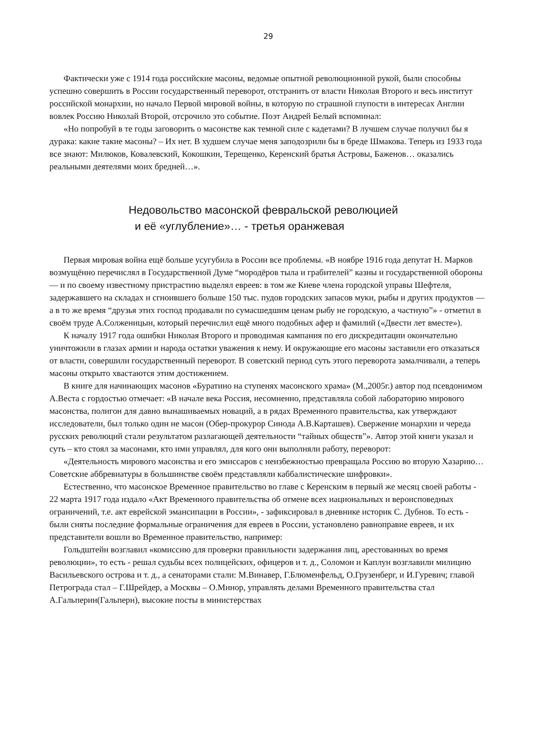29
Фактически уже с 1914 года российские масоны, ведомые опытной революционной рукой, были способны успешно совершить в России государственный переворот, отстранить от власти Николая Второго и весь институт российской монархии, но начало Первой мировой войны, в которую по страшной глупости в интересах Англии вовлек Россию Николай Второй, отсрочило это событие. Поэт Андрей Белый вспоминал:
«Но попробуй в те годы заговорить о масонстве как темной силе с кадетами? В лучшем случае получил бы я дурака: какие такие масоны? – Их нет. В худшем случае меня заподозрили бы в бреде Шмакова. Теперь из 1933 года все знают: Милюков, Ковалевский, Кокошкин, Терещенко, Керенский братья Астровы, Баженов… оказались реальными деятелями моих бредней…».
Недовольство масонской февральской революцией
и её «углубление»… - третья оранжевая
Первая мировая война ещё больше усугубила в России все проблемы. «В ноябре 1916 года депутат Н. Марков возмущённо перечислял в Государственной Думе “мородёров тыла и грабителей” казны и государственной обороны — и по своему известному пристрастию выделял евреев: в том же Киеве члена городской управы Шефтеля, задержавшего на складах и сгноившего больше 150 тыс. пудов городских запасов муки, рыбы и других продуктов — а в то же время “друзья этих господ продавали по сумасшедшим ценам рыбу не городскую, а частную”» - отметил в своём труде А.Солженицын, который перечислил ещё много подобных афер и фамилий («Двести лет вместе»).
К началу 1917 года ошибки Николая Второго и проводимая кампания по его дискредитации окончательно уничтожили в глазах армии и народа остатки уважения к нему. И окружающие его масоны заставили его отказаться от власти, совершили государственный переворот. В советский период суть этого переворота замалчивали, а теперь масоны открыто хвастаются этим достижением.
В книге для начинающих масонов «Буратино на ступенях масонского храма» (М.,2005г.) автор под псевдонимом А.Веста с гордостью отмечает: «В начале века Россия, несомненно, представляла собой лабораторию мирового масонства, полигон для давно вынашиваемых новаций, а в рядах Временного правительства, как утверждают исследователи, был только один не масон (Обер-прокурор Синода А.В.Карташев). Свержение монархии и череда русских революций стали результатом разлагающей деятельности “тайных обществ”». Автор этой книги указал и суть – кто стоял за масонами, кто ими управлял, для кого они выполняли работу, переворот:
«Деятельность мирового масонства и его эмиссаров с неизбежностью превращала Россию во вторую Хазарию… Советские аббревиатуры в большинстве своём представляли каббалистические шифровки».
Естественно, что масонское Временное правительство во главе с Керенским в первый же месяц своей работы - 22 марта 1917 года издало «Акт Временного правительства об отмене всех национальных и вероисповедных ограничений, т.е. акт еврейской эмансипации в России», - зафиксировал в дневнике историк С. Дубнов. То есть - были сняты последние формальные ограничения для евреев в России, установлено равноправие евреев, и их представители вошли во Временное правительство, например:
Гольдштейн возглавил «комиссию для проверки правильности задержания лиц, арестованных во время революции», то есть - решал судьбы всех полицейских, офицеров и т. д., Соломон и Каплун возглавили милицию Васильевского острова и т. д., а сенаторами стали: М.Винавер, Г.Блюменфельд, О.Грузенберг, и И.Гуревич; главой Петрограда стал – Г.Шрейдер, а Москвы – О.Минор, управлять делами Временного правительства стал А.Гальперин(Гальперн), высокие посты в министерствах